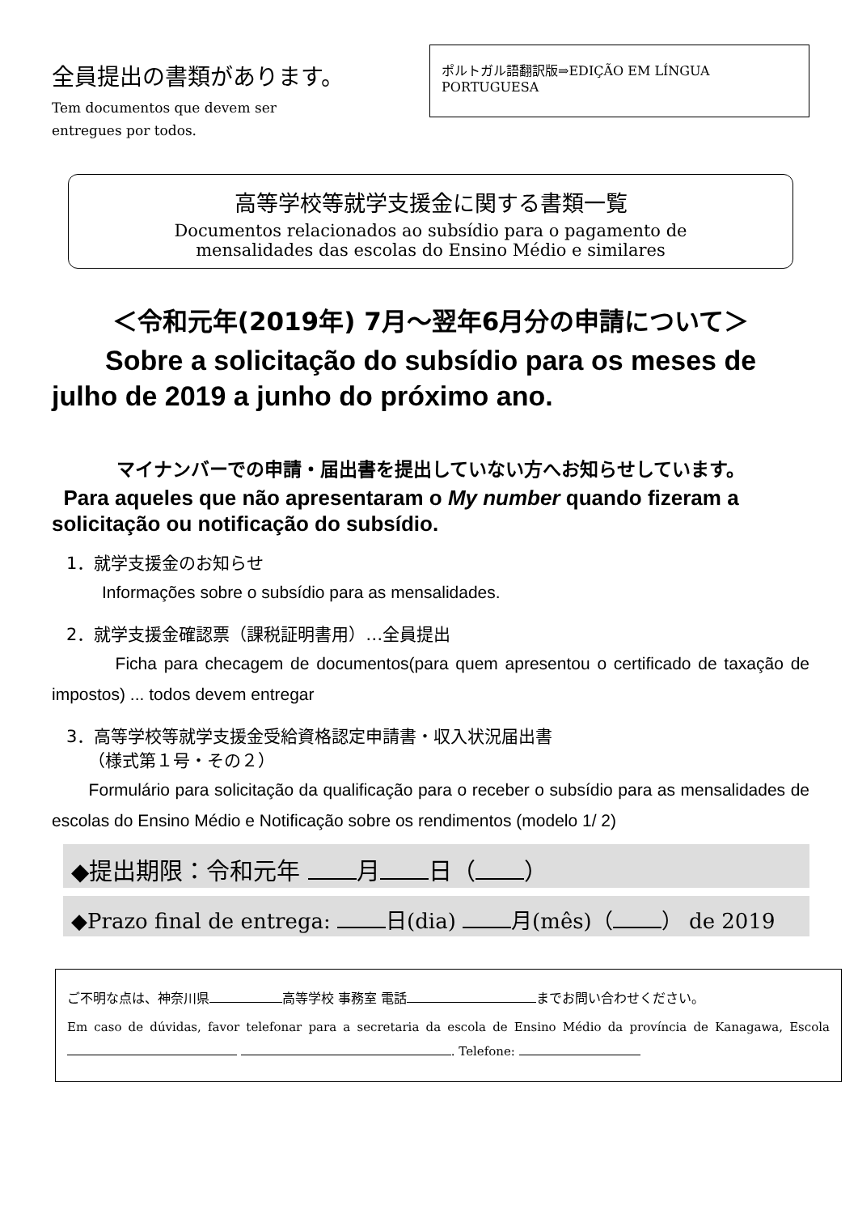全員提出の書類があります。
Tem documentos que devem ser
entregues por todos.
ポルトガル語翻訳版⇒EDIÇÃO EM LÍNGUA PORTUGUESA
高等学校等就学支援金に関する書類一覧
Documentos relacionados ao subsídio para o pagamento de
mensalidades das escolas do Ensino Médio e similares
＜令和元年(2019年) 7月～翌年6月分の申請について＞
Sobre a solicitação do subsídio para os meses de julho de 2019 a junho do próximo ano.
マイナンバーでの申請・届出書を提出していない方へお知らせしています。
Para aqueles que não apresentaram o My number quando fizeram a solicitação ou notificação do subsídio.
1．就学支援金のお知らせ
Informações sobre o subsídio para as mensalidades.
2．就学支援金確認票（課税証明書用）…全員提出
Ficha para checagem de documentos(para quem apresentou o certificado de taxação de impostos) ... todos devem entregar
3．高等学校等就学支援金受給資格認定申請書・収入状況届出書
（様式第１号・その２）
Formulário para solicitação da qualificação para o receber o subsídio para as mensalidades de escolas do Ensino Médio e Notificação sobre os rendimentos (modelo 1/ 2)
◆提出期限：令和元年 月 日（ ）
◆Prazo final de entrega: 日(dia) 月(mês)（ ） de 2019
ご不明な点は、神奈川県 高等学校 事務室 電話 までお問い合わせください。
Em caso de dúvidas, favor telefonar para a secretaria da escola de Ensino Médio da província de Kanagawa, Escola . Telefone: